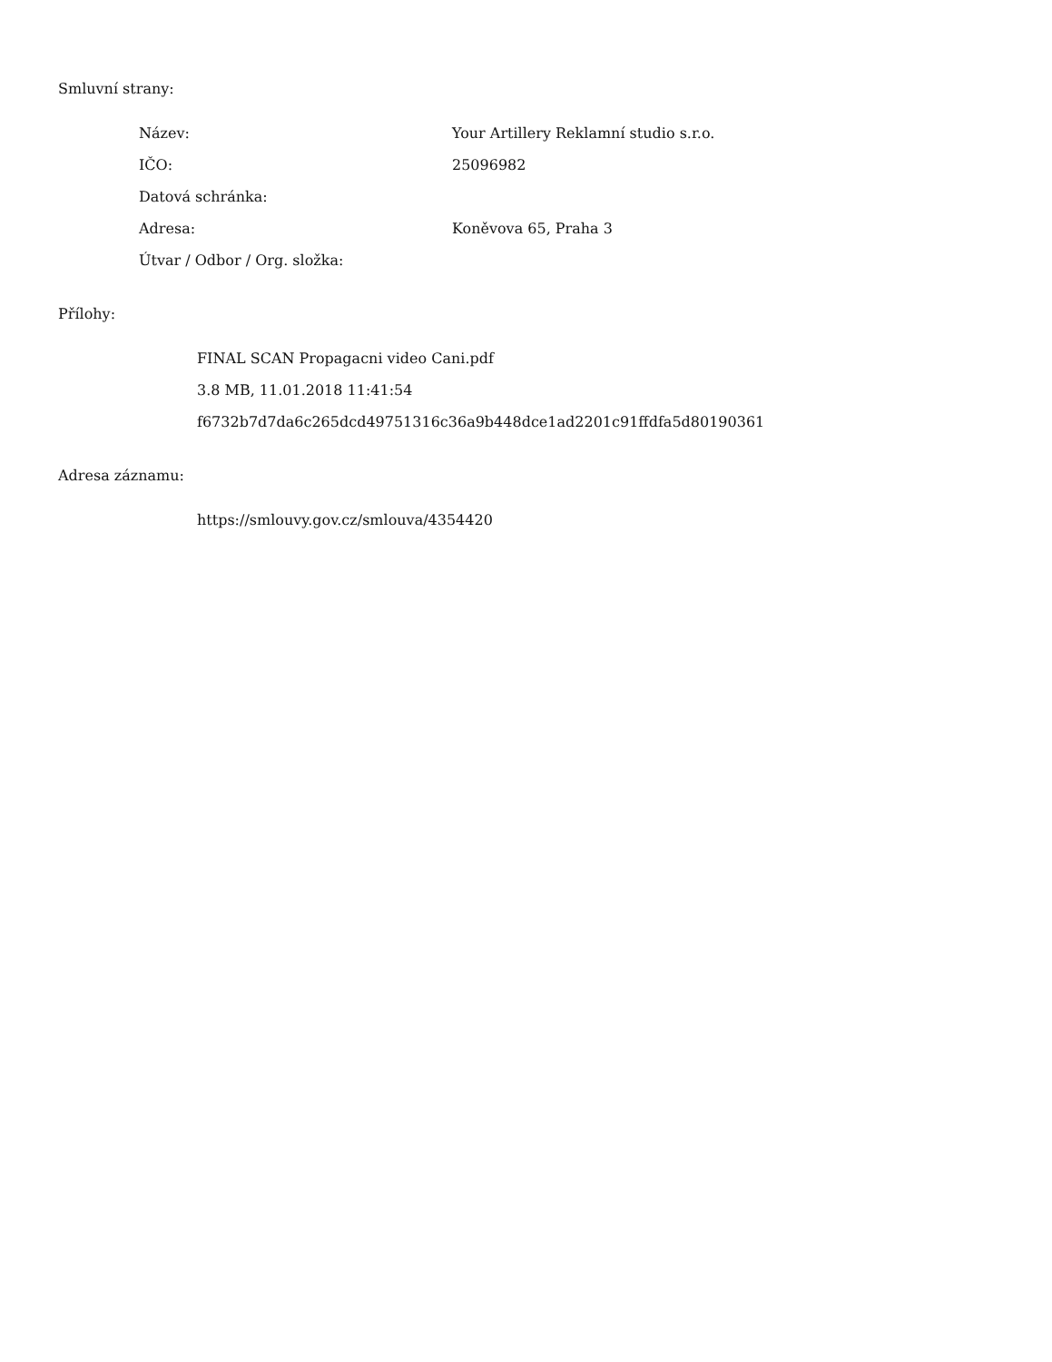Smluvní strany:
| Název: | Your Artillery Reklamní studio s.r.o. |
| IČO: | 25096982 |
| Datová schránka: | |
| Adresa: | Koněvova 65, Praha 3 |
| Útvar / Odbor / Org. složka: | |
Přílohy:
FINAL SCAN Propagacni video Cani.pdf
3.8 MB, 11.01.2018 11:41:54
f6732b7d7da6c265dcd49751316c36a9b448dce1ad2201c91ffdfa5d80190361
Adresa záznamu:
https://smlouvy.gov.cz/smlouva/4354420